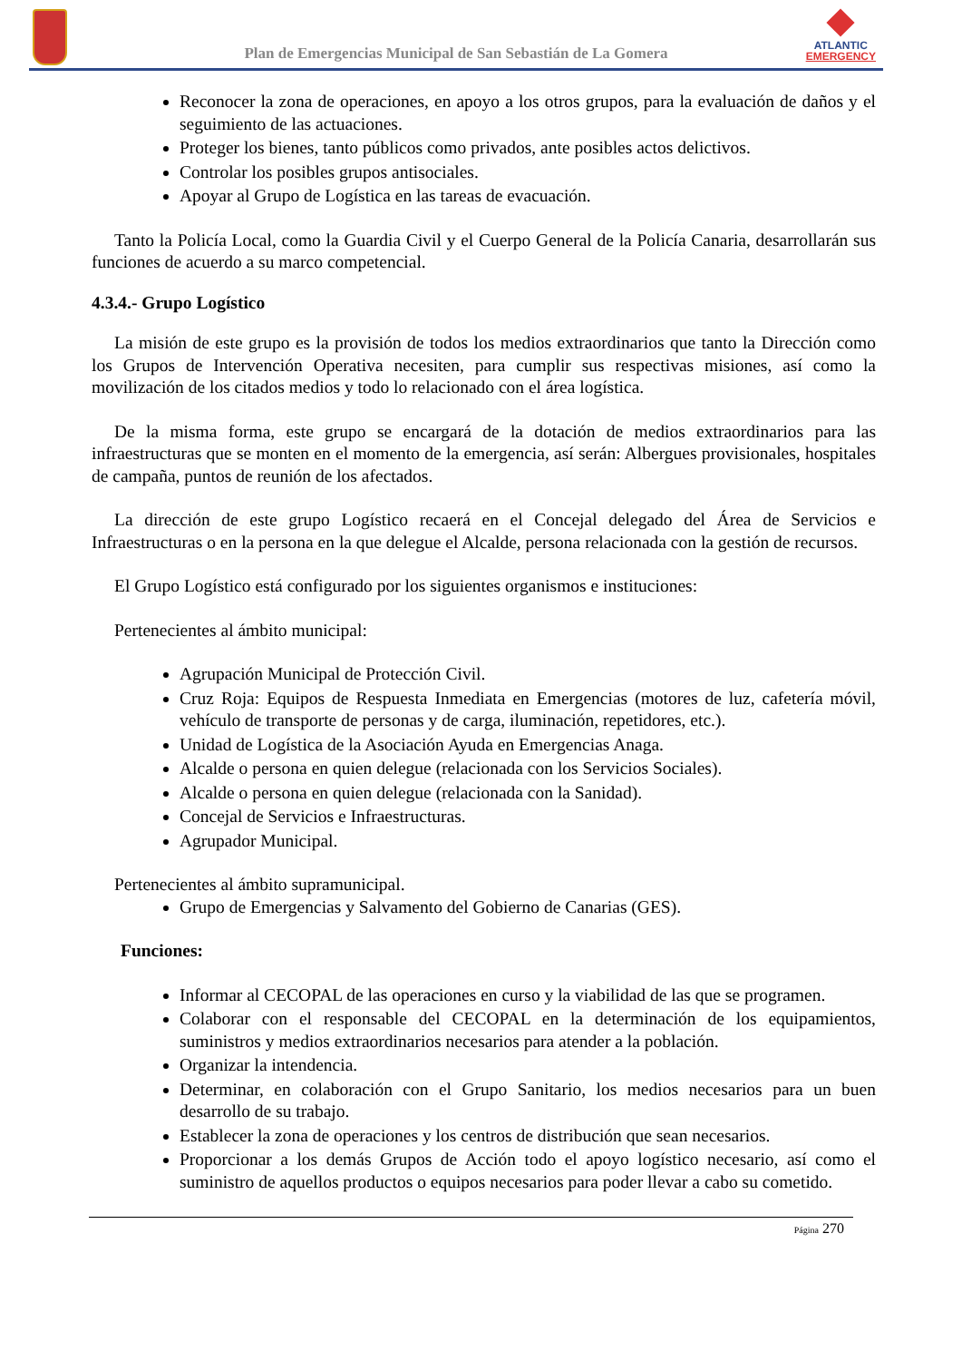Plan de Emergencias Municipal de San Sebastián de La Gomera
ATLANTIC
EMERGENCY
Reconocer la zona de operaciones, en apoyo a los otros grupos, para la evaluación de daños y el seguimiento de las actuaciones.
Proteger los bienes, tanto públicos como privados, ante posibles actos delictivos.
Controlar los posibles grupos antisociales.
Apoyar al Grupo de Logística en las tareas de evacuación.
Tanto la Policía Local, como la Guardia Civil y el Cuerpo General de la Policía Canaria, desarrollarán sus funciones de acuerdo a su marco competencial.
4.3.4.- Grupo Logístico
La misión de este grupo es la provisión de todos los medios extraordinarios que tanto la Dirección como los Grupos de Intervención Operativa necesiten, para cumplir sus respectivas misiones, así como la movilización de los citados medios y todo lo relacionado con el área logística.
De la misma forma, este grupo se encargará de la dotación de medios extraordinarios para las infraestructuras que se monten en el momento de la emergencia, así serán: Albergues provisionales, hospitales de campaña, puntos de reunión de los afectados.
La dirección de este grupo Logístico recaerá en el Concejal delegado del Área de Servicios e Infraestructuras o en la persona en la que delegue el Alcalde, persona relacionada con la gestión de recursos.
El Grupo Logístico está configurado por los siguientes organismos e instituciones:
Pertenecientes al ámbito municipal:
Agrupación Municipal de Protección Civil.
Cruz Roja: Equipos de Respuesta Inmediata en Emergencias (motores de luz, cafetería móvil, vehículo de transporte de personas y de carga, iluminación, repetidores, etc.).
Unidad de Logística de la Asociación Ayuda en Emergencias Anaga.
Alcalde o persona en quien delegue (relacionada con los Servicios Sociales).
Alcalde o persona en quien delegue (relacionada con la Sanidad).
Concejal de Servicios e Infraestructuras.
Agrupador Municipal.
Pertenecientes al ámbito supramunicipal.
Grupo de Emergencias y Salvamento del Gobierno de Canarias (GES).
Funciones:
Informar al CECOPAL de las operaciones en curso y la viabilidad de las que se programen.
Colaborar con el responsable del CECOPAL en la determinación de los equipamientos, suministros y medios extraordinarios necesarios para atender a la población.
Organizar la intendencia.
Determinar, en colaboración con el Grupo Sanitario, los medios necesarios para un buen desarrollo de su trabajo.
Establecer la zona de operaciones y los centros de distribución que sean necesarios.
Proporcionar a los demás Grupos de Acción todo el apoyo logístico necesario, así como el suministro de aquellos productos o equipos necesarios para poder llevar a cabo su cometido.
Página 270